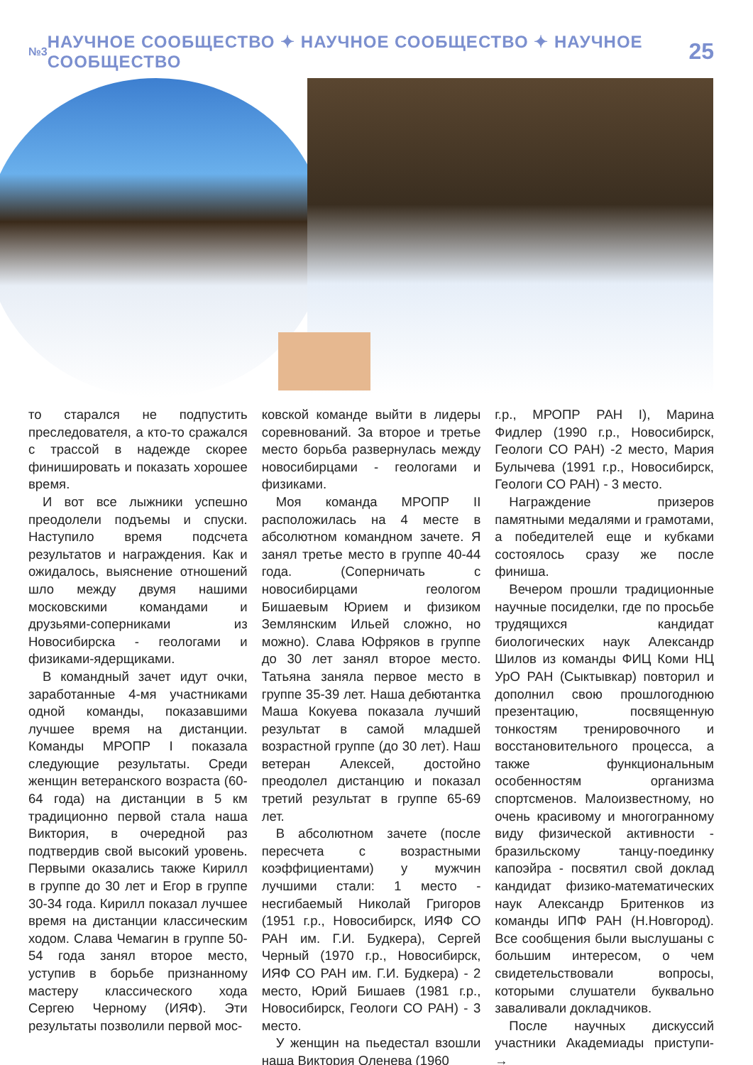№3 НАУЧНОЕ СООБЩЕСТВО ✦ НАУЧНОЕ СООБЩЕСТВО ✦ НАУЧНОЕ СООБЩЕСТВО 25
то старался не подпустить преследователя, а кто-то сражался с трассой в надежде скорее финишировать и показать хорошее время.
И вот все лыжники успешно преодолели подъемы и спуски. Наступило время подсчета результатов и награждения. Как и ожидалось, выяснение отношений шло между двумя нашими московскими командами и друзьями-соперниками из Новосибирска - геологами и физиками-ядерщиками.
В командный зачет идут очки, заработанные 4-мя участниками одной команды, показавшими лучшее время на дистанции. Команды МРОПР I показала следующие результаты. Среди женщин ветеранского возраста (60-64 года) на дистанции в 5 км традиционно первой стала наша Виктория, в очередной раз подтвердив свой высокий уровень. Первыми оказались также Кирилл в группе до 30 лет и Егор в группе 30-34 года. Кирилл показал лучшее время на дистанции классическим ходом. Слава Чемагин в группе 50-54 года занял второе место, уступив в борьбе признанному мастеру классического хода Сергею Черному (ИЯФ). Эти результаты позволили первой мос-
ковской команде выйти в лидеры соревнований. За второе и третье место борьба развернулась между новосибирцами - геологами и физиками.
Моя команда МРОПР II расположилась на 4 месте в абсолютном командном зачете. Я занял третье место в группе 40-44 года. (Соперничать с новосибирцами геологом Бишаевым Юрием и физиком Землянским Ильей сложно, но можно). Слава Юфряков в группе до 30 лет занял второе место. Татьяна заняла первое место в группе 35-39 лет. Наша дебютантка Маша Кокуева показала лучший результат в самой младшей возрастной группе (до 30 лет). Наш ветеран Алексей, достойно преодолел дистанцию и показал третий результат в группе 65-69 лет.
В абсолютном зачете (после пересчета с возрастными коэффициентами) у мужчин лучшими стали: 1 место - несгибаемый Николай Григоров (1951 г.р., Новосибирск, ИЯФ СО РАН им. Г.И. Будкера), Сергей Черный (1970 г.р., Новосибирск, ИЯФ СО РАН им. Г.И. Будкера) - 2 место, Юрий Бишаев (1981 г.р., Новосибирск, Геологи СО РАН) - 3 место.
У женщин на пьедестал взошли наша Виктория Оленева (1960
г.р., МРОПР РАН I), Марина Фидлер (1990 г.р., Новосибирск, Геологи СО РАН) -2 место, Мария Булычева (1991 г.р., Новосибирск, Геологи СО РАН) - 3 место.
Награждение призеров памятными медалями и грамотами, а победителей еще и кубками состоялось сразу же после финиша.
Вечером прошли традиционные научные посиделки, где по просьбе трудящихся кандидат биологических наук Александр Шилов из команды ФИЦ Коми НЦ УрО РАН (Сыктывкар) повторил и дополнил свою прошлогоднюю презентацию, посвященную тонкостям тренировочного и восстановительного процесса, а также функциональным особенностям организма спортсменов. Малоизвестному, но очень красивому и многогранному виду физической активности - бразильскому танцу-поединку капоэйра - посвятил свой доклад кандидат физико-математических наук Александр Бритенков из команды ИПФ РАН (Н.Новгород). Все сообщения были выслушаны с большим интересом, о чем свидетельствовали вопросы, которыми слушатели буквально заваливали докладчиков.
После научных дискуссий участники Академиады приступи- →